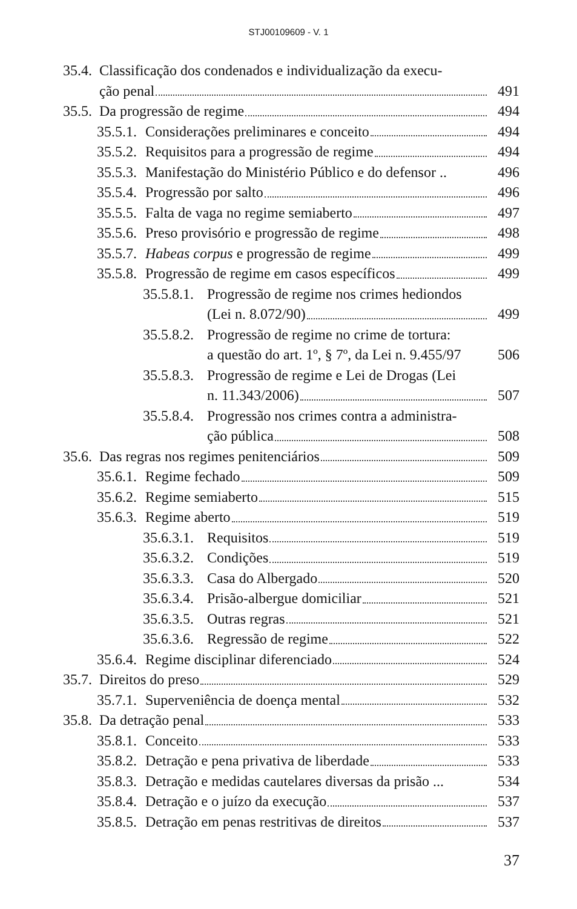STJ00109609 - V. 1
35.4.
Classificação dos condenados e individualização da execu-
ção penal 491
35.5.
Da progressão de regime 494
35.5.1.
Considerações preliminares e conceito
494
35.5.2.
Requisitos para a progressão de regime
494
35.5.3.
Manifestação do Ministério Público e do defensor ..
496
35.5.4.
Progressão por salto 496
35.5.5.
Falta de vaga no regime semiaberto
497
35.5.6.
Preso provisório e progressão de regime
498
35.5.7.
Habeas corpus e progressão de regime
499
35.5.8.
Progressão de regime em casos específicos
499
35.5.8.1.
Progressão de regime nos crimes hediondos
(Lei n. 8.072/90) 499
35.5.8.2.
Progressão de regime no crime de tortura:
a questão do art. 1º, § 7º, da Lei n. 9.455/97
506
35.5.8.3.
Progressão de regime e Lei de Drogas (Lei
n. 11.343/2006) 507
35.5.8.4.
Progressão nos crimes contra a administra-
ção pública 508
35.6.
Das regras nos regimes penitenciários
509
35.6.1.
Regime fechado 509
35.6.2.
Regime semiaberto 515
35.6.3.
Regime aberto 519
35.6.3.1.
Requisitos 519
35.6.3.2.
Condições 519
35.6.3.3.
Casa do Albergado 520
35.6.3.4.
Prisão-albergue domiciliar 521
35.6.3.5.
Outras regras 521
35.6.3.6.
Regressão de regime 522
35.6.4.
Regime disciplinar diferenciado
524
35.7.
Direitos do preso 529
35.7.1.
Superveniência de doença mental
532
35.8.
Da detração penal 533
35.8.1.
Conceito 533
35.8.2.
Detração e pena privativa de liberdade
533
35.8.3.
Detração e medidas cautelares diversas da prisão ...
534
35.8.4.
Detração e o juízo da execução 537
35.8.5.
Detração em penas restritivas de direitos
537
37